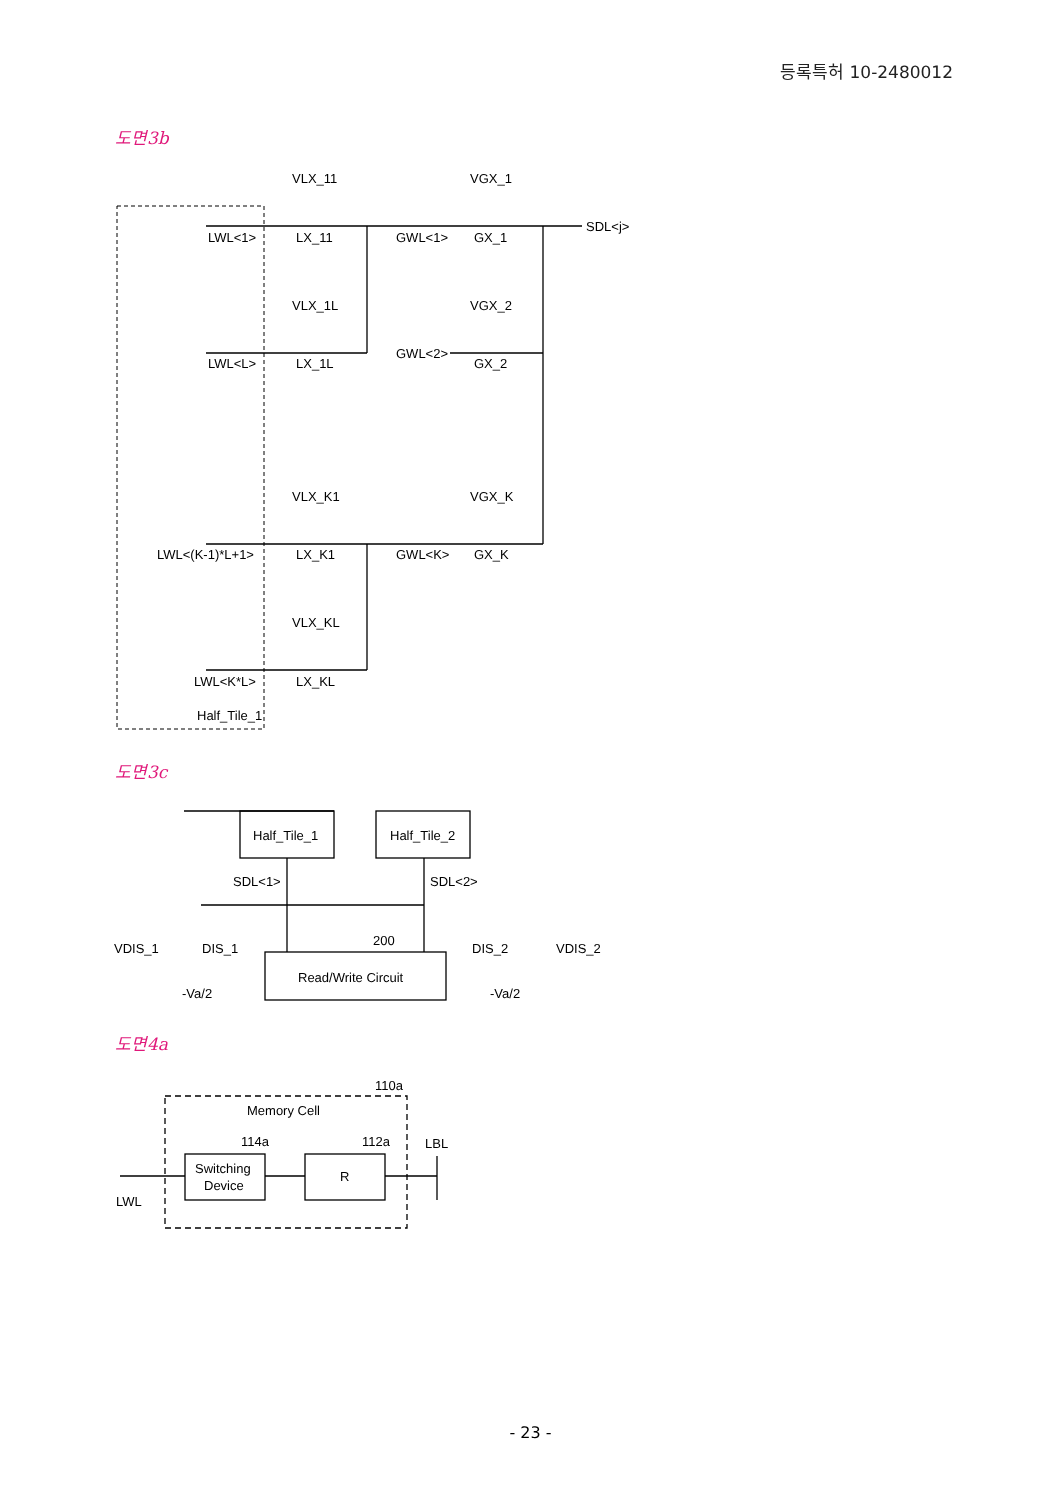등록특허 10-2480012
도면3b
도면3c
도면4a
VLX_11
VGX_1
LWL<1>
LX_11
GWL<1>
GX_1
SDL<j>
VLX_1L
VGX_2
LWL<L>
LX_1L
GWL<2>
GX_2
VLX_K1
VGX_K
LWL<(K-1)*L+1>
LX_K1
GWL<K>
GX_K
VLX_KL
LWL<K*L>
LX_KL
Half_Tile_1
Half_Tile_1
Half_Tile_2
SDL<1>
SDL<2>
VDIS_1
DIS_1
200
DIS_2
VDIS_2
Read/Write Circuit
-Va/2
-Va/2
110a
Memory Cell
114a
112a
LBL
Switching
Device
R
LWL
- 23 -